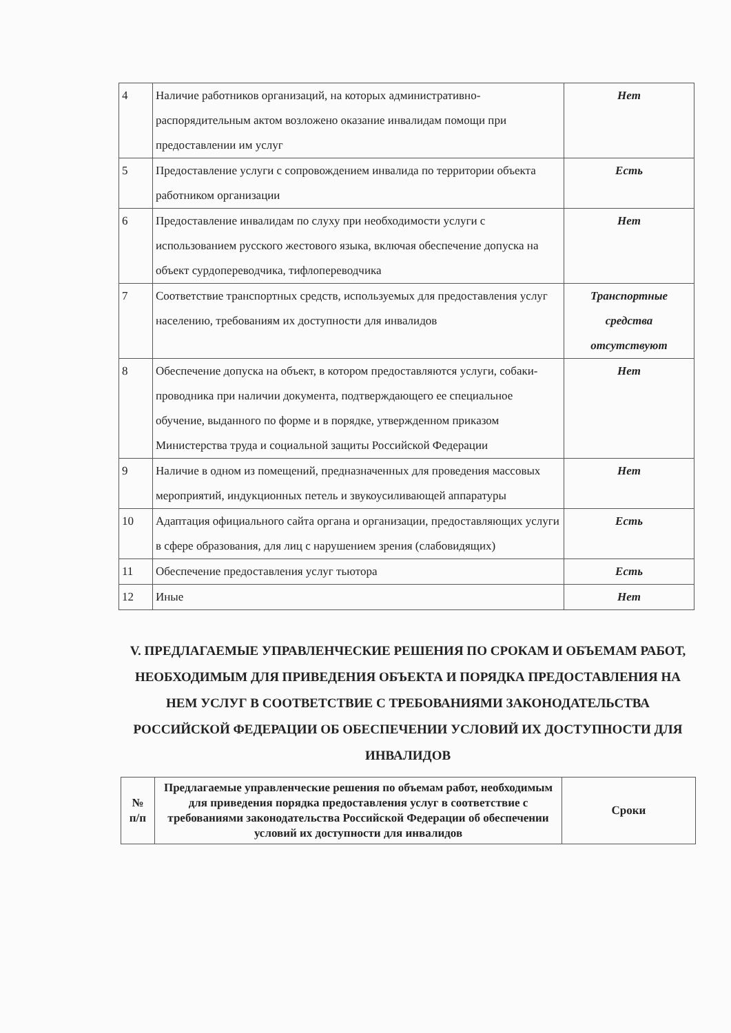| 4 | Наличие работников организаций, на которых административно-распорядительным актом возложено оказание инвалидам помощи при предоставлении им услуг | Нет |
| 5 | Предоставление услуги с сопровождением инвалида по территории объекта работником организации | Есть |
| 6 | Предоставление инвалидам по слуху при необходимости услуги с использованием русского жестового языка, включая обеспечение допуска на объект сурдопереводчика, тифлопереводчика | Нет |
| 7 | Соответствие транспортных средств, используемых для предоставления услуг населению, требованиям их доступности для инвалидов | Транспортные средства отсутствуют |
| 8 | Обеспечение допуска на объект, в котором предоставляются услуги, собаки-проводника при наличии документа, подтверждающего ее специальное обучение, выданного по форме и в порядке, утвержденном приказом Министерства труда и социальной защиты Российской Федерации | Нет |
| 9 | Наличие в одном из помещений, предназначенных для проведения массовых мероприятий, индукционных петель и звукоусиливающей аппаратуры | Нет |
| 10 | Адаптация официального сайта органа и организации, предоставляющих услуги в сфере образования, для лиц с нарушением зрения (слабовидящих) | Есть |
| 11 | Обеспечение предоставления услуг тьютора | Есть |
| 12 | Иные | Нет |
V. ПРЕДЛАГАЕМЫЕ УПРАВЛЕНЧЕСКИЕ РЕШЕНИЯ ПО СРОКАМ И ОБЪЕМАМ РАБОТ, НЕОБХОДИМЫМ ДЛЯ ПРИВЕДЕНИЯ ОБЪЕКТА И ПОРЯДКА ПРЕДОСТАВЛЕНИЯ НА НЕМ УСЛУГ В СООТВЕТСТВИЕ С ТРЕБОВАНИЯМИ ЗАКОНОДАТЕЛЬСТВА РОССИЙСКОЙ ФЕДЕРАЦИИ ОБ ОБЕСПЕЧЕНИИ УСЛОВИЙ ИХ ДОСТУПНОСТИ ДЛЯ ИНВАЛИДОВ
| № п/п | Предлагаемые управленческие решения по объемам работ, необходимым для приведения порядка предоставления услуг в соответствие с требованиями законодательства Российской Федерации об обеспечении условий их доступности для инвалидов | Сроки |
| --- | --- | --- |